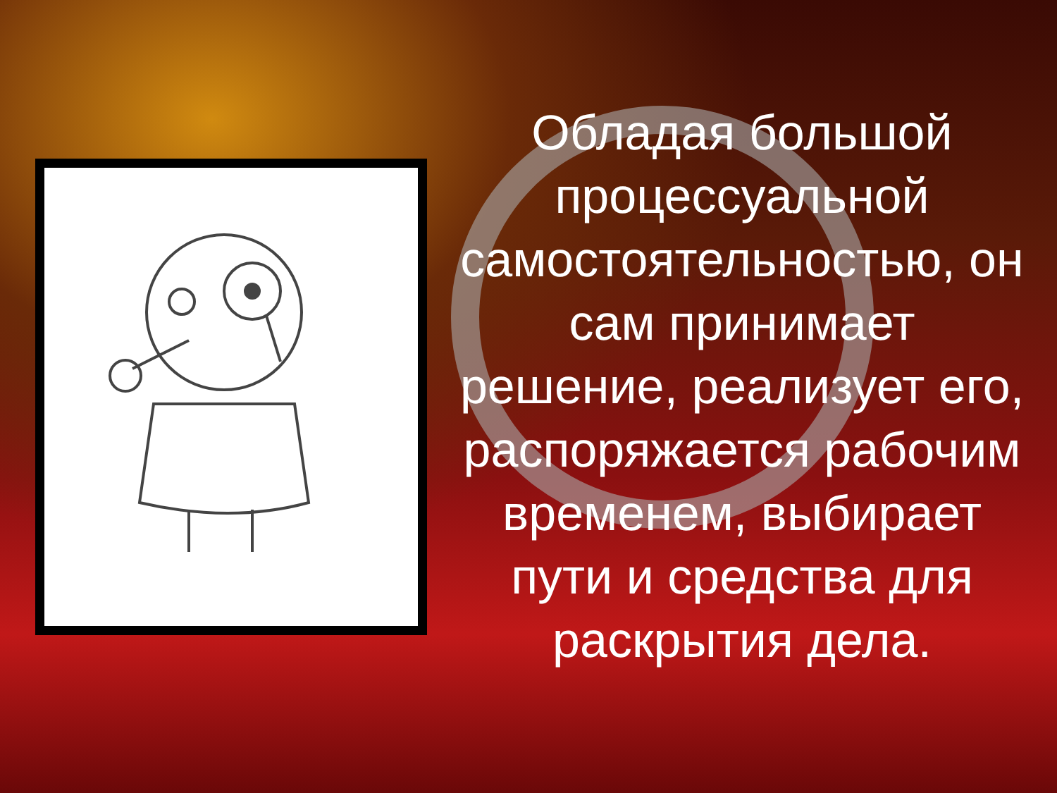Обладая большой процессуальной самостоятельностью, он сам принимает решение, реализует его, распоряжается рабочим временем, выбирает пути и средства для раскрытия дела.